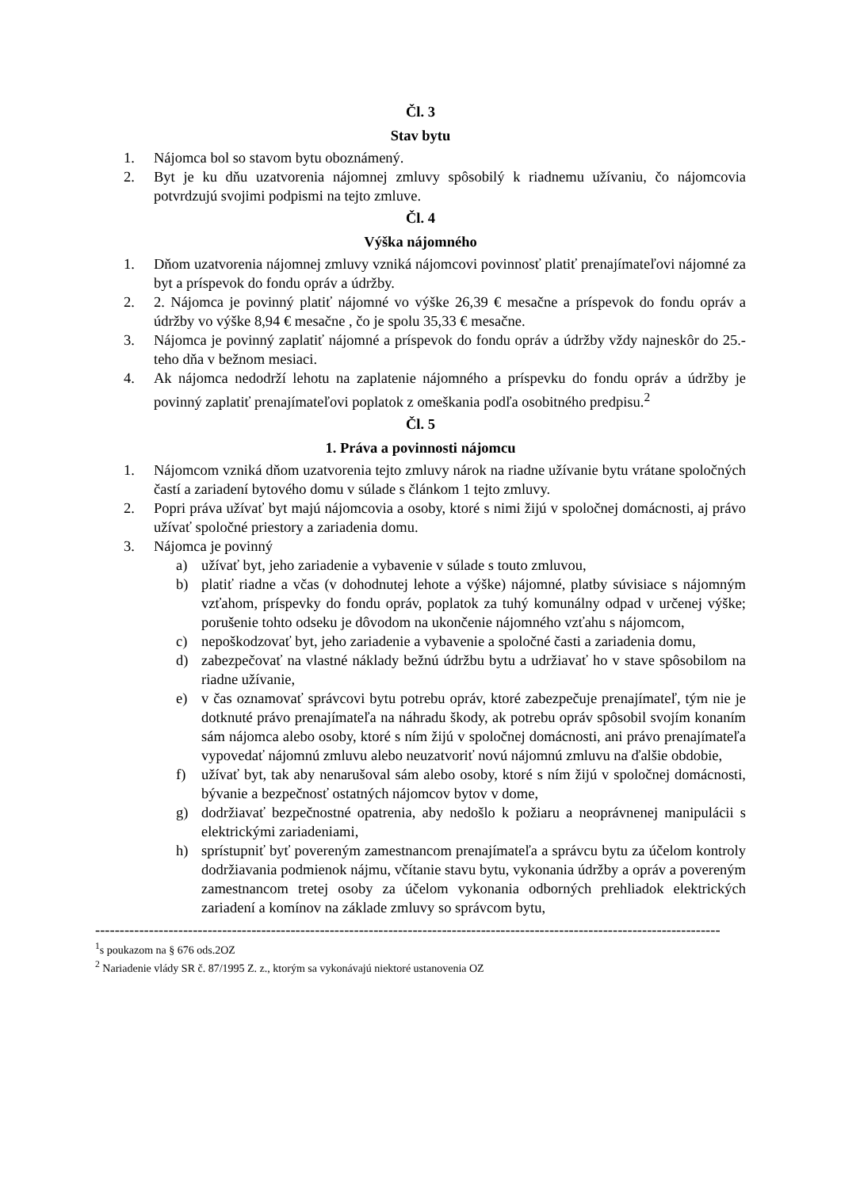Čl. 3
Stav bytu
1. Nájomca bol so stavom bytu oboznámený.
2. Byt je ku dňu uzatvorenia nájomnej zmluvy spôsobilý k riadnemu užívaniu, čo nájomcovia potvrdzujú svojimi podpismi na tejto zmluve.
Čl. 4
Výška nájomného
1. Dňom uzatvorenia nájomnej zmluvy vzniká nájomcovi povinnosť platiť prenajímateľovi nájomné za byt a príspevok do fondu opráv a údržby.
2. 2. Nájomca je povinný platiť nájomné vo výške 26,39 € mesačne a príspevok do fondu opráv a údržby vo výške 8,94 € mesačne , čo je spolu 35,33 € mesačne.
3. Nájomca je povinný zaplatiť nájomné a príspevok do fondu opráv a údržby vždy najneskôr do 25.-teho dňa v bežnom mesiaci.
4. Ak nájomca nedodrží lehotu na zaplatenie nájomného a príspevku do fondu opráv a údržby je povinný zaplatiť prenajímateľovi poplatok z omeškania podľa osobitného predpisu.<sup>2</sup>
Čl. 5
1. Práva a povinnosti nájomcu
1. Nájomcom vzniká dňom uzatvorenia tejto zmluvy nárok na riadne užívanie bytu vrátane spoločných častí a zariadení bytového domu v súlade s článkom 1 tejto zmluvy.
2. Popri práva užívať byt majú nájomcovia a osoby, ktoré s nimi žijú v spoločnej domácnosti, aj právo užívať spoločné priestory a zariadenia domu.
3. Nájomca je povinný
a) užívať byt, jeho zariadenie a vybavenie v súlade s touto zmluvou,
b) platiť riadne a včas (v dohodnutej lehote a výške) nájomné, platby súvisiace s nájomným vzťahom, príspevky do fondu opráv, poplatok za tuhý komunálny odpad v určenej výške; porušenie tohto odseku je dôvodom na ukončenie nájomného vzťahu s nájomcom,
c) nepoškodzovať byt, jeho zariadenie a vybavenie a spoločné časti a zariadenia domu,
d) zabezpečovať na vlastné náklady bežnú údržbu bytu a udržiavať ho v stave spôsobilom na riadne užívanie,
e) v čas oznamovať správcovi bytu potrebu opráv, ktoré zabezpečuje prenajímateľ, tým nie je dotknuté právo prenajímateľa na náhradu škody, ak potrebu opráv spôsobil svojím konaním sám nájomca alebo osoby, ktoré s ním žijú v spoločnej domácnosti, ani právo prenajímateľa vypovedať nájomnú zmluvu alebo neuzatvoriť novú nájomnú zmluvu na ďalšie obdobie,
f) užívať byt, tak aby nenarušoval sám alebo osoby, ktoré s ním žijú v spoločnej domácnosti, bývanie a bezpečnosť ostatných nájomcov bytov v dome,
g) dodržiavať bezpečnostné opatrenia, aby nedošlo k požiaru a neoprávnenej manipulácii s elektrickými zariadeniami,
h) sprístupniť byť povereným zamestnancom prenajímateľa a správcu bytu za účelom kontroly dodržiavania podmienok nájmu, včítanie stavu bytu, vykonania údržby a opráv a povereným zamestnancom tretej osoby za účelom vykonania odborných prehliadok elektrických zariadení a komínov na základe zmluvy so správcom bytu,
--------------------------------------------------------------------------------------------------------------------------------
<sup>1</sup> s poukazom na § 676 ods.2OZ
<sup>2</sup> Nariadenie vlády SR č. 87/1995 Z. z., ktorým sa vykonávajú niektoré ustanovenia OZ